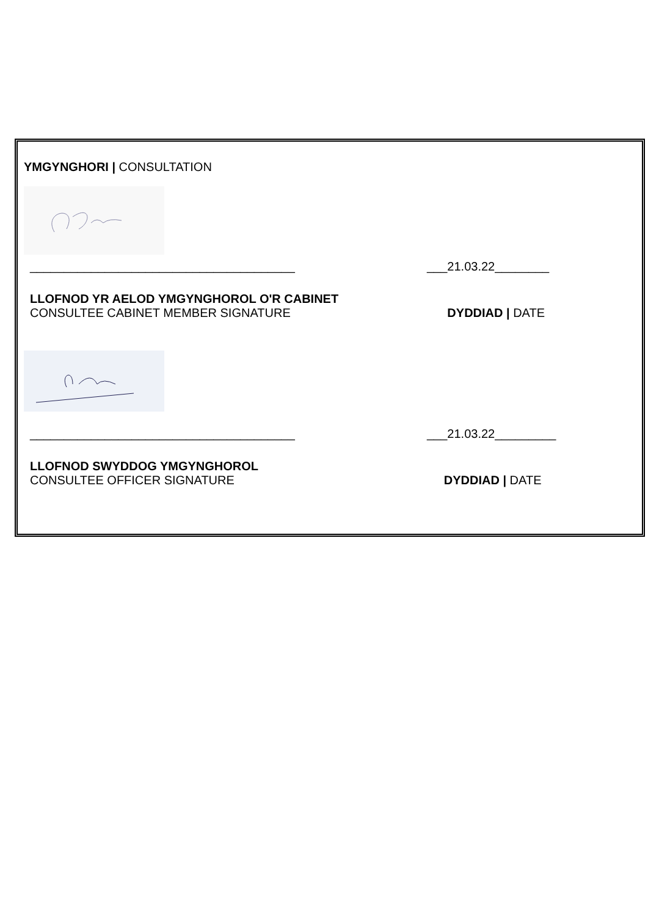YMGYNGHORI | CONSULTATION
_______________________________________ ___21.03.22________
LLOFNOD YR AELOD YMGYNGHOROL O'R CABINET
CONSULTEE CABINET MEMBER SIGNATURE
DYDDIAD | DATE
_______________________________________ ___21.03.22_________
LLOFNOD SWYDDOG YMGYNGHOROL
CONSULTEE OFFICER SIGNATURE
DYDDIAD | DATE